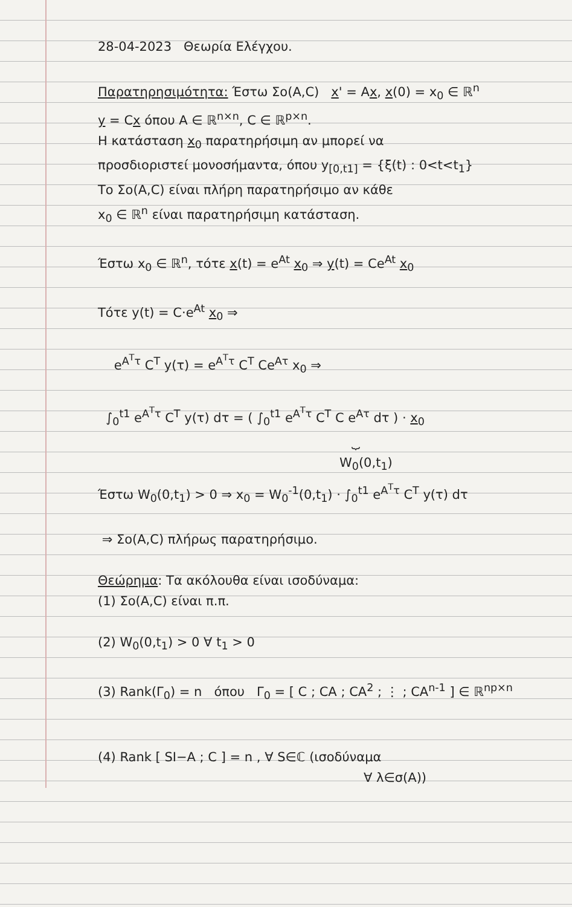28-04-2023 Θεωρία Ελέγχου.
Παρατηρησιμότητα: Έστω Σo(A,C) x' = Ax, x(0) = x<sub>0</sub> ∈ ℝ<sup>n</sup>
y = Cx όπου A ∈ ℝ<sup>n×n</sup>, C ∈ ℝ<sup>p×n</sup>.
H κατάσταση x<sub>0</sub> παρατηρήσιμη αν μπορεί να
προσδιοριστεί μονοσήμαντα, όπου y<sub>[0,t1]</sub> = {ξ(t) : 0<t<t<sub>1</sub>}
Το Σo(A,C) είναι πλήρη παρατηρήσιμο αν κάθε
x<sub>0</sub> ∈ ℝ<sup>n</sup> είναι παρατηρήσιμη κατάσταση.
Έστω x<sub>0</sub> ∈ ℝ<sup>n</sup>, τότε x(t) = e<sup>At</sup> x<sub>0</sub> ⇒ y(t) = Ce<sup>At</sup> x<sub>0</sub>
Τότε y(t) = C·e<sup>At</sup> x<sub>0</sub> ⇒
e<sup>A<sup>T</sup>τ</sup> C<sup>T</sup> y(τ) = e<sup>A<sup>T</sup>τ</sup> C<sup>T</sup> Ce<sup>Aτ</sup> x<sub>0</sub> ⇒
∫<sub>0</sub><sup>t1</sup> e<sup>A<sup>T</sup>τ</sup> C<sup>T</sup> y(τ) dτ = ( ∫<sub>0</sub><sup>t1</sup> e<sup>A<sup>T</sup>τ</sup> C<sup>T</sup> C e<sup>Aτ</sup> dτ ) · x<sub>0</sub>
⏟
W<sub>0</sub>(0,t<sub>1</sub>)
Έστω W<sub>0</sub>(0,t<sub>1</sub>) > 0 ⇒ x<sub>0</sub> = W<sub>0</sub><sup>-1</sup>(0,t<sub>1</sub>) · ∫<sub>0</sub><sup>t1</sup> e<sup>A<sup>T</sup>τ</sup> C<sup>T</sup> y(τ) dτ
⇒ Σo(A,C) πλήρως παρατηρήσιμο.
Θεώρημα: Τα ακόλουθα είναι ισοδύναμα:
(1) Σo(A,C) είναι π.π.
(2) W<sub>0</sub>(0,t<sub>1</sub>) > 0 ∀ t<sub>1</sub> > 0
(3) Rank(Γ<sub>0</sub>) = n όπου Γ<sub>0</sub> = [ C ; CA ; CA<sup>2</sup> ; ⋮ ; CA<sup>n-1</sup> ] ∈ ℝ<sup>np×n</sup>
(4) Rank [ SI−A ; C ] = n , ∀ S∈ℂ (ισοδύναμα
∀ λ∈σ(A))